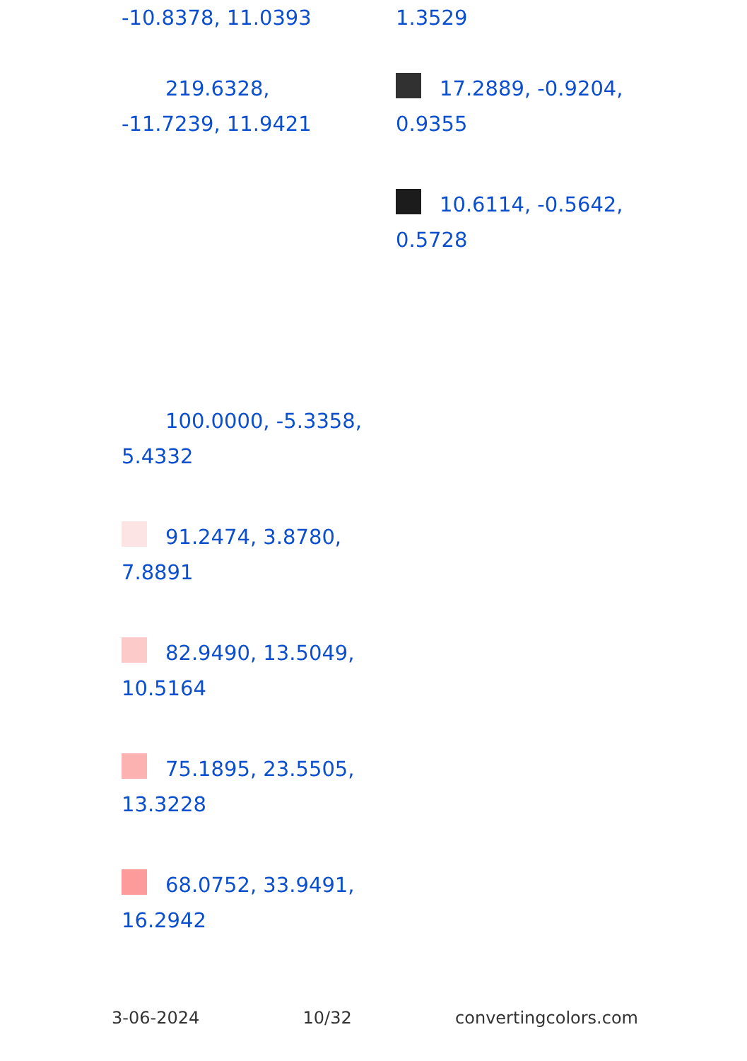-10.8378, 11.0393
219.6328, -11.7239, 11.9421
100.0000, -5.3358, 5.4332
91.2474, 3.8780, 7.8891
82.9490, 13.5049, 10.5164
75.1895, 23.5505, 13.3228
68.0752, 33.9491, 16.2942
1.3529
17.2889, -0.9204, 0.9355
10.6114, -0.5642, 0.5728
3-06-2024 10/32 convertingcolors.com